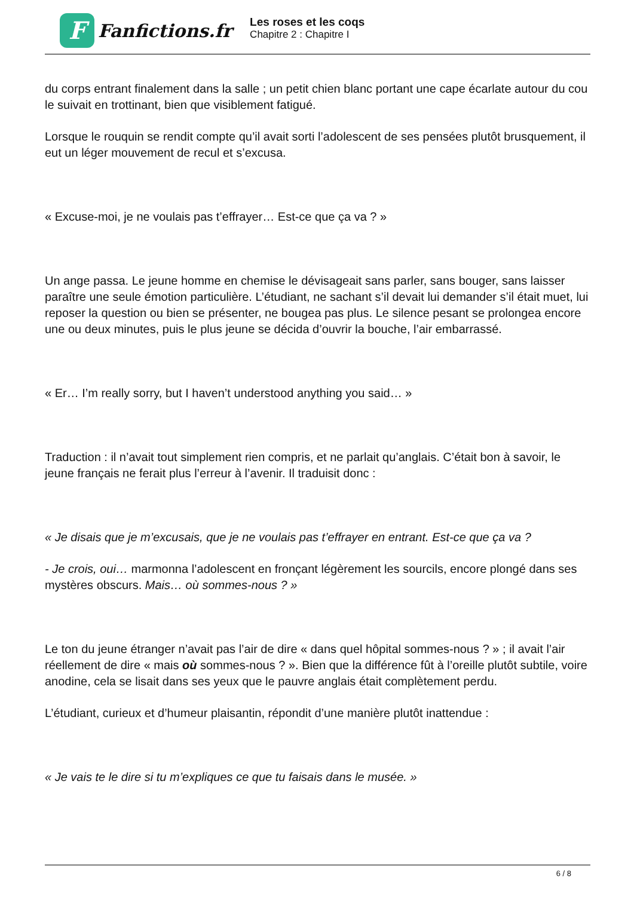F
Fanfictions.fr
Les roses et les coqs
Chapitre 2 : Chapitre I
du corps entrant finalement dans la salle ; un petit chien blanc portant une cape écarlate autour du cou le suivait en trottinant, bien que visiblement fatigué.
Lorsque le rouquin se rendit compte qu’il avait sorti l’adolescent de ses pensées plutôt brusquement, il eut un léger mouvement de recul et s’excusa.
« Excuse-moi, je ne voulais pas t’effrayer… Est-ce que ça va ? »
Un ange passa. Le jeune homme en chemise le dévisageait sans parler, sans bouger, sans laisser paraître une seule émotion particulière. L’étudiant, ne sachant s’il devait lui demander s’il était muet, lui reposer la question ou bien se présenter, ne bougea pas plus. Le silence pesant se prolongea encore une ou deux minutes, puis le plus jeune se décida d’ouvrir la bouche, l’air embarrassé.
« Er… I’m really sorry, but I haven’t understood anything you said… »
Traduction : il n’avait tout simplement rien compris, et ne parlait qu’anglais. C’était bon à savoir, le jeune français ne ferait plus l’erreur à l’avenir. Il traduisit donc :
« Je disais que je m’excusais, que je ne voulais pas t’effrayer en entrant. Est-ce que ça va ?
- Je crois, oui… marmonna l’adolescent en fronçant légèrement les sourcils, encore plongé dans ses mystères obscurs. Mais… où sommes-nous ? »
Le ton du jeune étranger n’avait pas l’air de dire « dans quel hôpital sommes-nous ? » ; il avait l’air réellement de dire « mais où sommes-nous ? ». Bien que la différence fût à l’oreille plutôt subtile, voire anodine, cela se lisait dans ses yeux que le pauvre anglais était complètement perdu.
L’étudiant, curieux et d’humeur plaisantin, répondit d’une manière plutôt inattendue :
« Je vais te le dire si tu m’expliques ce que tu faisais dans le musée. »
6 / 8